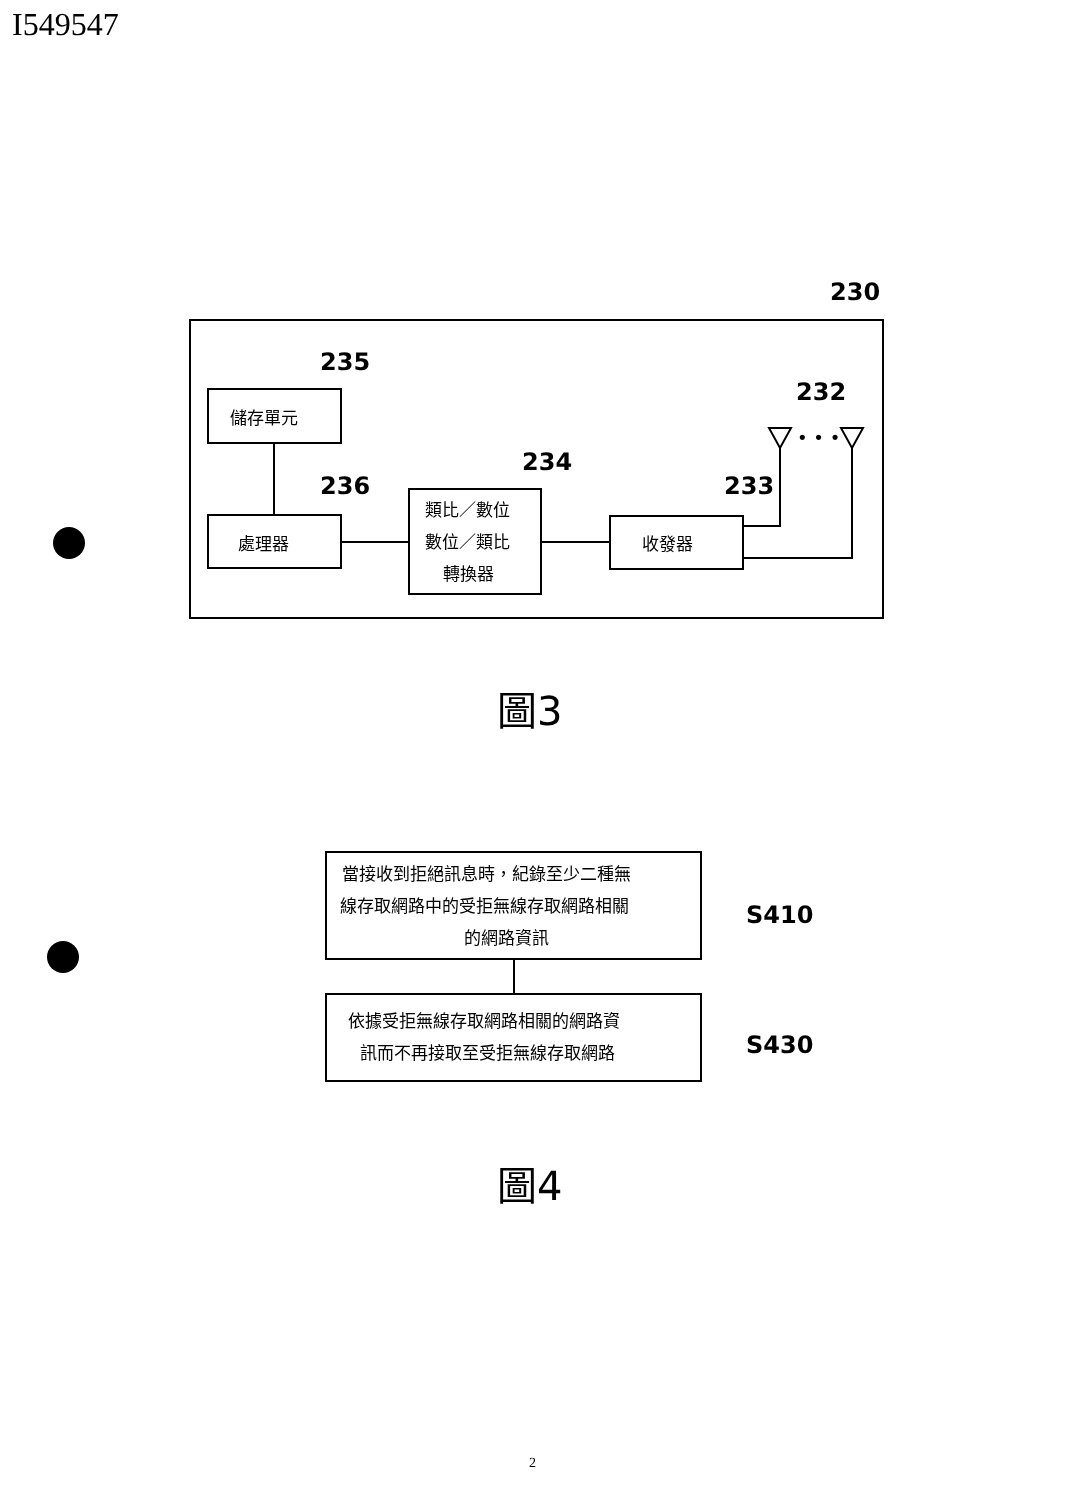I549547
儲存單元
處理器
類比／數位
數位／類比
轉換器
收發器
235
236
234
233
232
230
• • •
圖3
當接收到拒絕訊息時，紀錄至少二種無
線存取網路中的受拒無線存取網路相關
的網路資訊
依據受拒無線存取網路相關的網路資
訊而不再接取至受拒無線存取網路
S410
S430
圖4
2